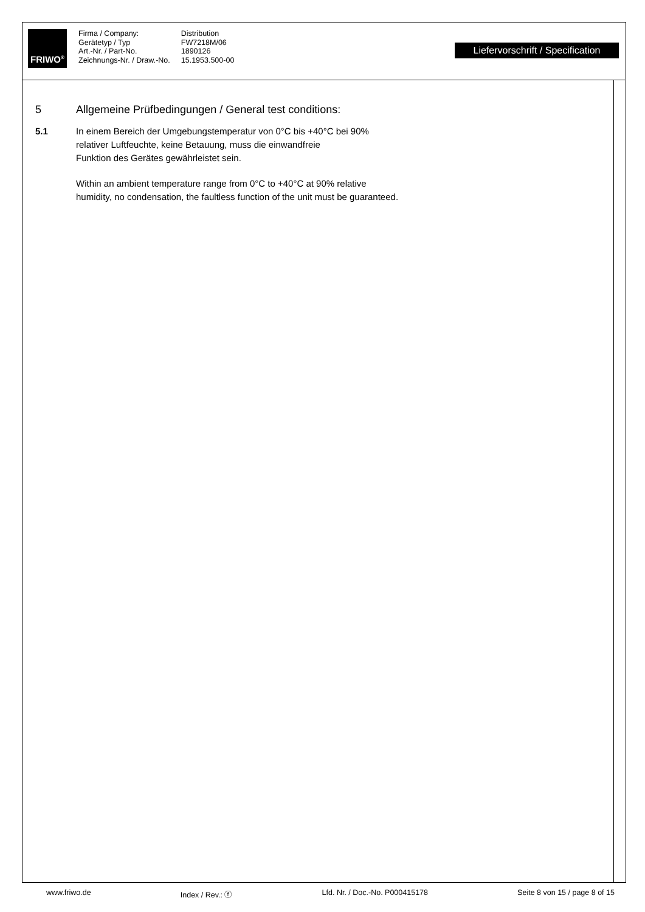FRIWO<sup>®</sup>
Firma / Company:
Gerätetyp / Typ
Art.-Nr. / Part-No.
Zeichnungs-Nr. / Draw.-No.
Distribution
FW7218M/06
1890126
15.1953.500-00
Liefervorschrift / Specification
5 Allgemeine Prüfbedingungen / General test conditions:
5.1 In einem Bereich der Umgebungstemperatur von 0°C bis +40°C bei 90%
relativer Luftfeuchte, keine Betauung, muss die einwandfreie
Funktion des Gerätes gewährleistet sein.
Within an ambient temperature range from 0°C to +40°C at 90% relative
humidity, no condensation, the faultless function of the unit must be guaranteed.
www.friwo.de Index / Rev.: ⓕ Lfd. Nr. / Doc.-No. P000415178 Seite 8 von 15 / page 8 of 15